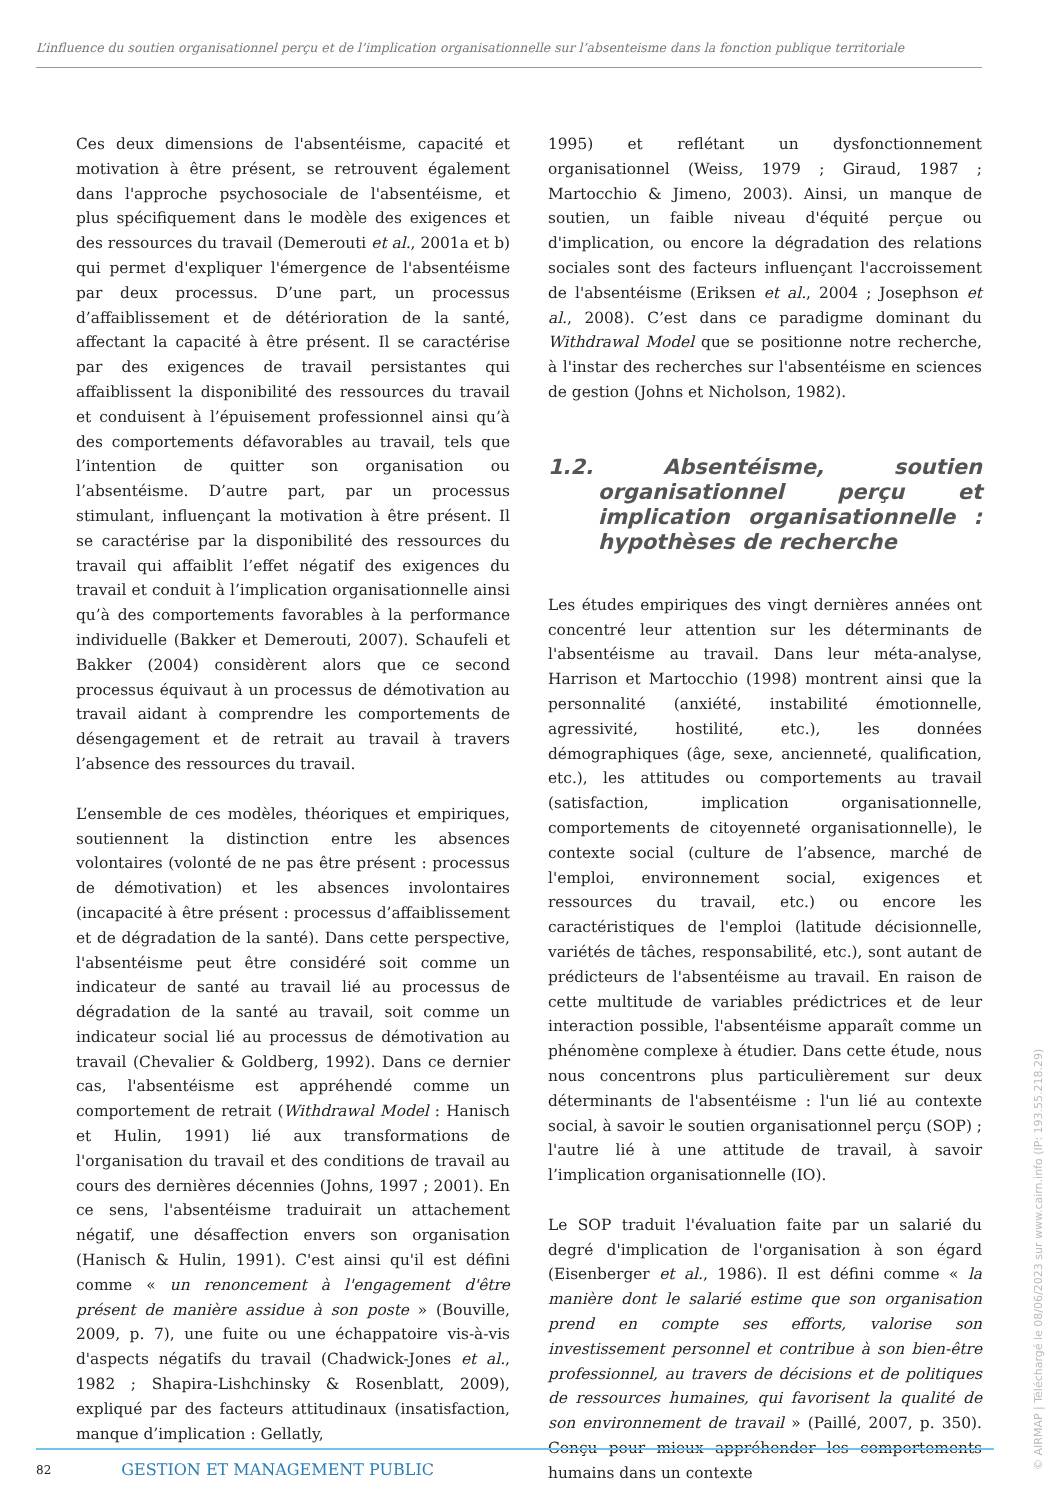L’influence du soutien organisationnel perçu et de l’implication organisationnelle sur l’absenteisme dans la fonction publique territoriale
Ces deux dimensions de l'absentéisme, capacité et motivation à être présent, se retrouvent également dans l'approche psychosociale de l'absentéisme, et plus spécifiquement dans le modèle des exigences et des ressources du travail (Demerouti et al., 2001a et b) qui permet d'expliquer l'émergence de l'absentéisme par deux processus. D’une part, un processus d’affaiblissement et de détérioration de la santé, affectant la capacité à être présent. Il se caractérise par des exigences de travail persistantes qui affaiblissent la disponibilité des ressources du travail et conduisent à l’épuisement professionnel ainsi qu’à des comportements défavorables au travail, tels que l’intention de quitter son organisation ou l’absentéisme. D’autre part, par un processus stimulant, influençant la motivation à être présent. Il se caractérise par la disponibilité des ressources du travail qui affaiblit l’effet négatif des exigences du travail et conduit à l’implication organisationnelle ainsi qu’à des comportements favorables à la performance individuelle (Bakker et Demerouti, 2007). Schaufeli et Bakker (2004) considèrent alors que ce second processus équivaut à un processus de démotivation au travail aidant à comprendre les comportements de désengagement et de retrait au travail à travers l’absence des ressources du travail.
L’ensemble de ces modèles, théoriques et empiriques, soutiennent la distinction entre les absences volontaires (volonté de ne pas être présent : processus de démotivation) et les absences involontaires (incapacité à être présent : processus d’affaiblissement et de dégradation de la santé). Dans cette perspective, l'absentéisme peut être considéré soit comme un indicateur de santé au travail lié au processus de dégradation de la santé au travail, soit comme un indicateur social lié au processus de démotivation au travail (Chevalier & Goldberg, 1992). Dans ce dernier cas, l'absentéisme est appréhendé comme un comportement de retrait (Withdrawal Model : Hanisch et Hulin, 1991) lié aux transformations de l'organisation du travail et des conditions de travail au cours des dernières décennies (Johns, 1997 ; 2001). En ce sens, l'absentéisme traduirait un attachement négatif, une désaffection envers son organisation (Hanisch & Hulin, 1991). C'est ainsi qu'il est défini comme « un renoncement à l'engagement d'être présent de manière assidue à son poste » (Bouville, 2009, p. 7), une fuite ou une échappatoire vis-à-vis d'aspects négatifs du travail (Chadwick-Jones et al., 1982 ; Shapira-Lishchinsky & Rosenblatt, 2009), expliqué par des facteurs attitudinaux (insatisfaction, manque d’implication : Gellatly,
1995) et reflétant un dysfonctionnement organisationnel (Weiss, 1979 ; Giraud, 1987 ; Martocchio & Jimeno, 2003). Ainsi, un manque de soutien, un faible niveau d'équité perçue ou d'implication, ou encore la dégradation des relations sociales sont des facteurs influençant l'accroissement de l'absentéisme (Eriksen et al., 2004 ; Josephson et al., 2008). C’est dans ce paradigme dominant du Withdrawal Model que se positionne notre recherche, à l'instar des recherches sur l'absentéisme en sciences de gestion (Johns et Nicholson, 1982).
1.2. Absentéisme, soutien organisationnel perçu et implication organisationnelle : hypothèses de recherche
Les études empiriques des vingt dernières années ont concentré leur attention sur les déterminants de l'absentéisme au travail. Dans leur méta-analyse, Harrison et Martocchio (1998) montrent ainsi que la personnalité (anxiété, instabilité émotionnelle, agressivité, hostilité, etc.), les données démographiques (âge, sexe, ancienneté, qualification, etc.), les attitudes ou comportements au travail (satisfaction, implication organisationnelle, comportements de citoyenneté organisationnelle), le contexte social (culture de l’absence, marché de l'emploi, environnement social, exigences et ressources du travail, etc.) ou encore les caractéristiques de l'emploi (latitude décisionnelle, variétés de tâches, responsabilité, etc.), sont autant de prédicteurs de l'absentéisme au travail. En raison de cette multitude de variables prédictrices et de leur interaction possible, l'absentéisme apparaît comme un phénomène complexe à étudier. Dans cette étude, nous nous concentrons plus particulièrement sur deux déterminants de l'absentéisme : l'un lié au contexte social, à savoir le soutien organisationnel perçu (SOP) ; l'autre lié à une attitude de travail, à savoir l’implication organisationnelle (IO).
Le SOP traduit l'évaluation faite par un salarié du degré d'implication de l'organisation à son égard (Eisenberger et al., 1986). Il est défini comme « la manière dont le salarié estime que son organisation prend en compte ses efforts, valorise son investissement personnel et contribue à son bien-être professionnel, au travers de décisions et de politiques de ressources humaines, qui favorisent la qualité de son environnement de travail » (Paillé, 2007, p. 350). Conçu pour mieux appréhender les comportements humains dans un contexte
82 GESTION ET MANAGEMENT PUBLIC
© AIRMAP | Téléchargé le 08/06/2023 sur www.cairn.info (IP: 193.55.218.29)